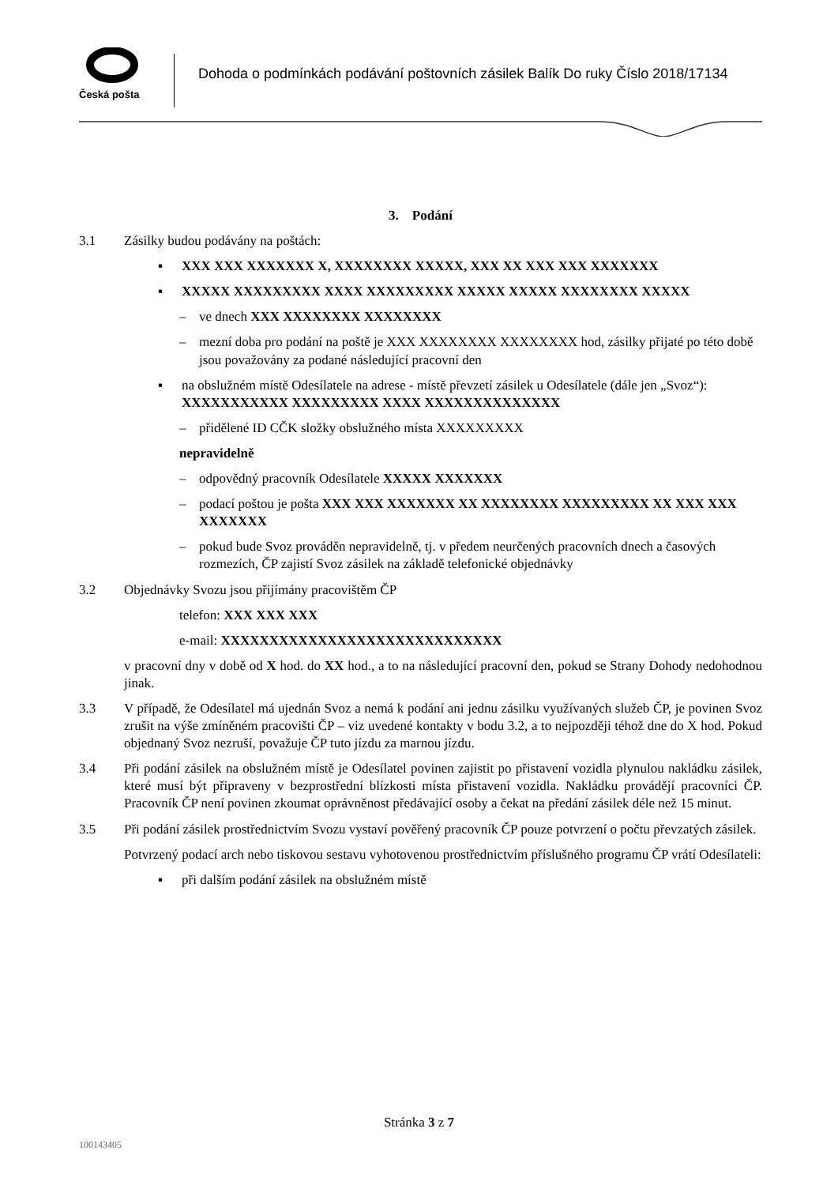Česká pošta
Dohoda o podmínkách podávání poštovních zásilek Balík Do ruky Číslo 2018/17134
3. Podání
3.1 Zásilky budou podávány na poštách:
▪ XXX XXX XXXXXXX X, XXXXXXXX XXXXX, XXX XX XXX XXX XXXXXXX
▪ XXXXX XXXXXXXXX XXXX XXXXXXXXX XXXXX XXXXX XXXXXXXX XXXXX
– ve dnech XXX XXXXXXXX XXXXXXXX
– mezní doba pro podání na poště je XXX XXXXXXXX XXXXXXXX hod, zásilky přijaté po této době jsou považovány za podané následující pracovní den
▪ na obslužném místě Odesílatele na adrese - místě převzetí zásilek u Odesílatele (dále jen „Svoz“): XXXXXXXXXXX XXXXXXXXX XXXX XXXXXXXXXXXXXX
– přidělené ID CČK složky obslužného místa XXXXXXXXX
nepravidelně
– odpovědný pracovník Odesílatele XXXXX XXXXXXX
– podací poštou je pošta XXX XXX XXXXXXX XX XXXXXXXX XXXXXXXXX XX XXX XXX XXXXXXX
– pokud bude Svoz prováděn nepravidelně, tj. v předem neurčených pracovních dnech a časových rozmezích, ČP zajistí Svoz zásilek na základě telefonické objednávky
3.2 Objednávky Svozu jsou přijímány pracovištěm ČP
telefon: XXX XXX XXX
e-mail: XXXXXXXXXXXXXXXXXXXXXXXXXXXXX
v pracovní dny v době od X hod. do XX hod., a to na následující pracovní den, pokud se Strany Dohody nedohodnou jinak.
3.3 V případě, že Odesílatel má ujednán Svoz a nemá k podání ani jednu zásilku využívaných služeb ČP, je povinen Svoz zrušit na výše zmíněném pracovišti ČP – viz uvedené kontakty v bodu 3.2, a to nejpozději téhož dne do X hod. Pokud objednaný Svoz nezruší, považuje ČP tuto jízdu za marnou jízdu.
3.4 Při podání zásilek na obslužném místě je Odesílatel povinen zajistit po přistavení vozidla plynulou nakládku zásilek, které musí být připraveny v bezprostřední blízkosti místa přistavení vozidla. Nakládku provádějí pracovníci ČP. Pracovník ČP není povinen zkoumat oprávněnost předávající osoby a čekat na předání zásilek déle než 15 minut.
3.5 Při podání zásilek prostřednictvím Svozu vystaví pověřený pracovník ČP pouze potvrzení o počtu převzatých zásilek.
Potvrzený podací arch nebo tiskovou sestavu vyhotovenou prostřednictvím příslušného programu ČP vrátí Odesílateli:
▪ při dalším podání zásilek na obslužném místě
Stránka 3 z 7
100143405